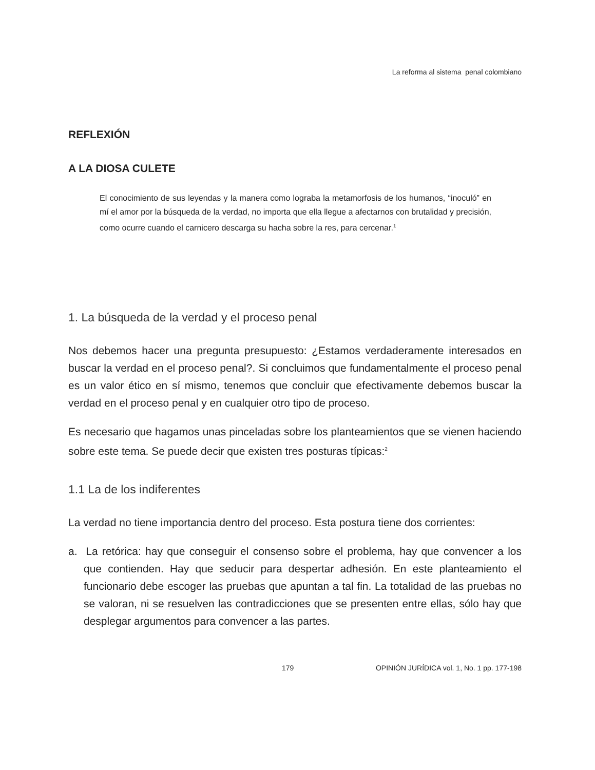La reforma al sistema penal colombiano
REFLEXIÓN
A LA DIOSA CULETE
El conocimiento de sus leyendas y la manera como lograba la metamorfosis de los humanos, “inoculó” en mí el amor por la búsqueda de la verdad, no importa que ella llegue a afectarnos con brutalidad y precisión, como ocurre cuando el carnicero descarga su hacha sobre la res, para cercenar.<sup>1</sup>
1. La búsqueda de la verdad y el proceso penal
Nos debemos hacer una pregunta presupuesto: ¿Estamos verdaderamente interesados en buscar la verdad en el proceso penal?. Si concluimos que fundamentalmente el proceso penal es un valor ético en sí mismo, tenemos que concluir que efectivamente debemos buscar la verdad en el proceso penal y en cualquier otro tipo de proceso.
Es necesario que hagamos unas pinceladas sobre los planteamientos que se vienen haciendo sobre este tema. Se puede decir que existen tres posturas típicas:<sup>2</sup>
1.1 La de los indiferentes
La verdad no tiene importancia dentro del proceso. Esta postura tiene dos corrientes:
a. La retórica: hay que conseguir el consenso sobre el problema, hay que convencer a los que contienden. Hay que seducir para despertar adhesión. En este planteamiento el funcionario debe escoger las pruebas que apuntan a tal fin. La totalidad de las pruebas no se valoran, ni se resuelven las contradicciones que se presenten entre ellas, sólo hay que desplegar argumentos para convencer a las partes.
179 OPINIÓN JURÍDICA vol. 1, No. 1 pp. 177-198